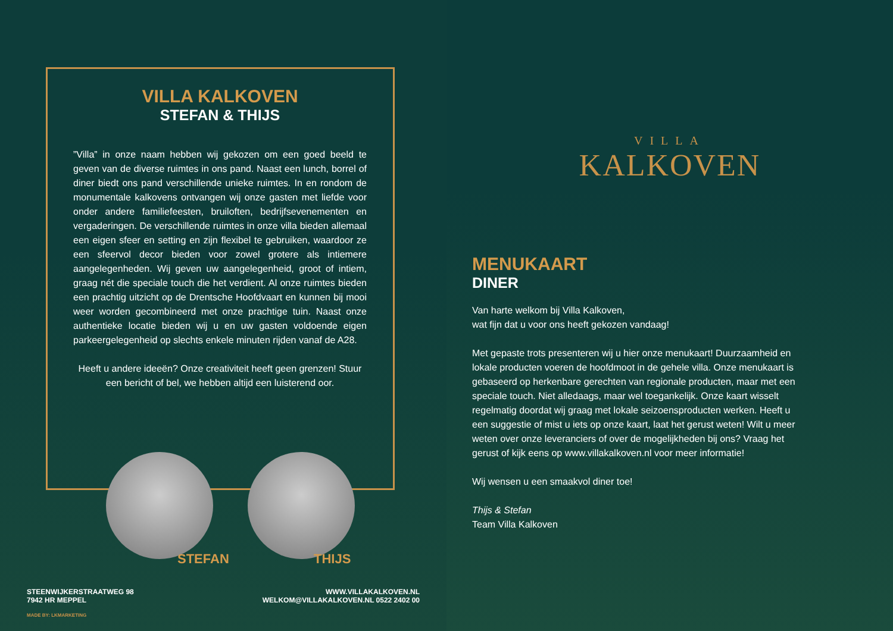VILLA KALKOVEN
STEFAN & THIJS
”Villa” in onze naam hebben wij gekozen om een goed beeld te geven van de diverse ruimtes in ons pand. Naast een lunch, borrel of diner biedt ons pand verschillende unieke ruimtes. In en rondom de monumentale kalkovens ontvangen wij onze gasten met liefde voor onder andere familiefeesten, bruiloften, bedrijfsevenementen en vergaderingen. De verschillende ruimtes in onze villa bieden allemaal een eigen sfeer en setting en zijn flexibel te gebruiken, waardoor ze een sfeervol decor bieden voor zowel grotere als intiemere aangelegenheden. Wij geven uw aangelegenheid, groot of intiem, graag nét die speciale touch die het verdient. Al onze ruimtes bieden een prachtig uitzicht op de Drentsche Hoofdvaart en kunnen bij mooi weer worden gecombineerd met onze prachtige tuin. Naast onze authentieke locatie bieden wij u en uw gasten voldoende eigen parkeergelegenheid op slechts enkele minuten rijden vanaf de A28.
Heeft u andere ideeën? Onze creativiteit heeft geen grenzen! Stuur een bericht of bel, we hebben altijd een luisterend oor.
STEFAN THIJS
STEENWIJKERSTRAATWEG 98
7942 HR MEPPEL
MADE BY: LKMARKETING
WWW.VILLAKALKOVEN.NL
WELKOM@VILLAKALKOVEN.NL 0522 2402 00
VILLA
KALKOVEN
MENUKAART
DINER
Van harte welkom bij Villa Kalkoven,
wat fijn dat u voor ons heeft gekozen vandaag!
Met gepaste trots presenteren wij u hier onze menukaart! Duurzaamheid en lokale producten voeren de hoofdmoot in de gehele villa. Onze menukaart is gebaseerd op herkenbare gerechten van regionale producten, maar met een speciale touch. Niet alledaags, maar wel toegankelijk. Onze kaart wisselt regelmatig doordat wij graag met lokale seizoensproducten werken. Heeft u een suggestie of mist u iets op onze kaart, laat het gerust weten! Wilt u meer weten over onze leveranciers of over de mogelijkheden bij ons? Vraag het gerust of kijk eens op www.villakalkoven.nl voor meer informatie!
Wij wensen u een smaakvol diner toe!
Thijs & Stefan
Team Villa Kalkoven